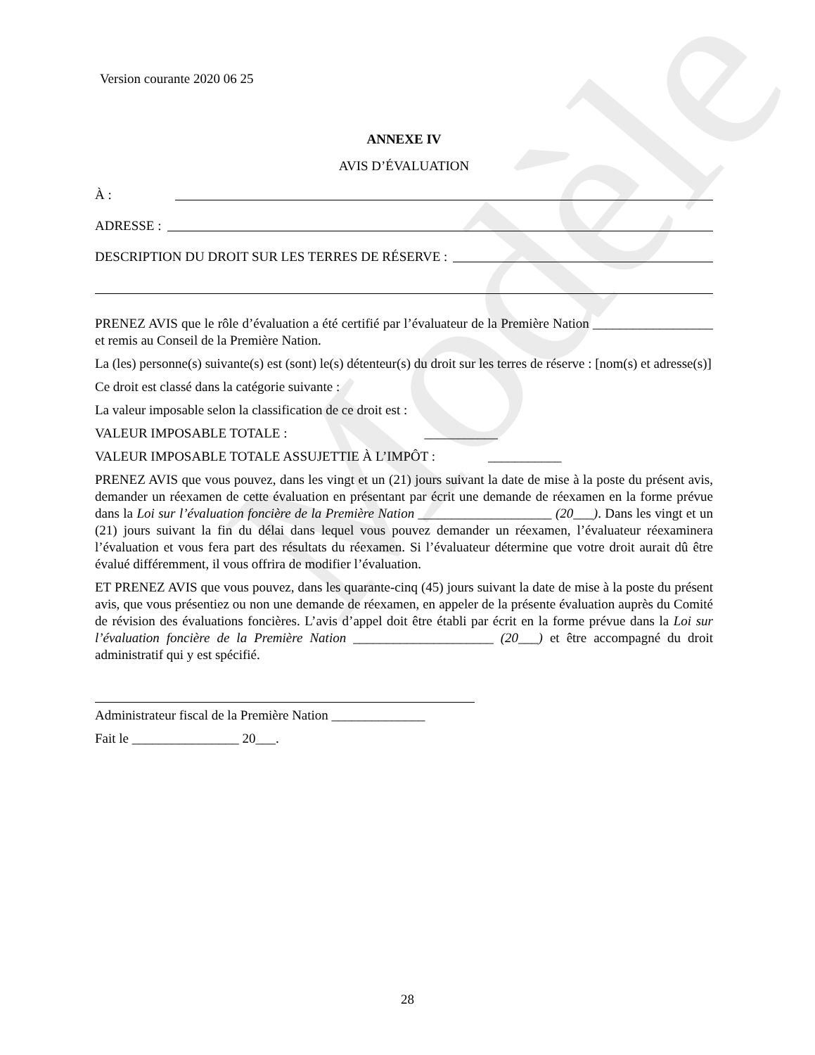Modèle
Version courante 2020 06 25
ANNEXE IV
AVIS D’ÉVALUATION
À :
ADRESSE :
DESCRIPTION DU DROIT SUR LES TERRES DE RÉSERVE :
PRENEZ AVIS que le rôle d’évaluation a été certifié par l’évaluateur de la Première Nation __________________ et remis au Conseil de la Première Nation.
La (les) personne(s) suivante(s) est (sont) le(s) détenteur(s) du droit sur les terres de réserve : [nom(s) et adresse(s)]
Ce droit est classé dans la catégorie suivante :
La valeur imposable selon la classification de ce droit est :
VALEUR IMPOSABLE TOTALE : ___________
VALEUR IMPOSABLE TOTALE ASSUJETTIE À L’IMPÔT : ___________
PRENEZ AVIS que vous pouvez, dans les vingt et un (21) jours suivant la date de mise à la poste du présent avis, demander un réexamen de cette évaluation en présentant par écrit une demande de réexamen en la forme prévue dans la Loi sur l’évaluation foncière de la Première Nation ____________________ (20___). Dans les vingt et un (21) jours suivant la fin du délai dans lequel vous pouvez demander un réexamen, l’évaluateur réexaminera l’évaluation et vous fera part des résultats du réexamen. Si l’évaluateur détermine que votre droit aurait dû être évalué différemment, il vous offrira de modifier l’évaluation.
ET PRENEZ AVIS que vous pouvez, dans les quarante-cinq (45) jours suivant la date de mise à la poste du présent avis, que vous présentiez ou non une demande de réexamen, en appeler de la présente évaluation auprès du Comité de révision des évaluations foncières. L’avis d’appel doit être établi par écrit en la forme prévue dans la Loi sur l’évaluation foncière de la Première Nation _____________________ (20___) et être accompagné du droit administratif qui y est spécifié.
Administrateur fiscal de la Première Nation ______________
Fait le ________________ 20___.
28